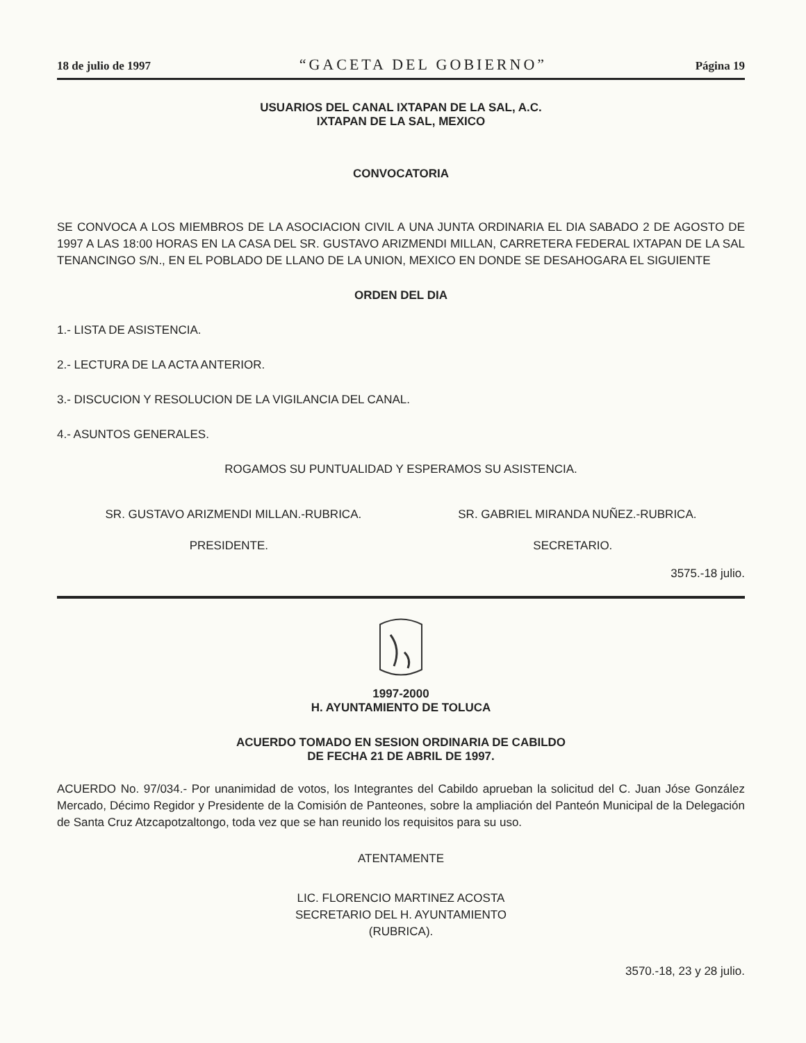18 de julio de 1997 “GACETA DEL GOBIERNO” Página 19
USUARIOS DEL CANAL IXTAPAN DE LA SAL, A.C.
IXTAPAN DE LA SAL, MEXICO
CONVOCATORIA
SE CONVOCA A LOS MIEMBROS DE LA ASOCIACION CIVIL A UNA JUNTA ORDINARIA EL DIA SABADO 2 DE AGOSTO DE 1997 A LAS 18:00 HORAS EN LA CASA DEL SR. GUSTAVO ARIZMENDI MILLAN, CARRETERA FEDERAL IXTAPAN DE LA SAL TENANCINGO S/N., EN EL POBLADO DE LLANO DE LA UNION, MEXICO EN DONDE SE DESAHOGARA EL SIGUIENTE
ORDEN DEL DIA
1.- LISTA DE ASISTENCIA.
2.- LECTURA DE LA ACTA ANTERIOR.
3.- DISCUCION Y RESOLUCION DE LA VIGILANCIA DEL CANAL.
4.- ASUNTOS GENERALES.
ROGAMOS SU PUNTUALIDAD Y ESPERAMOS SU ASISTENCIA.
SR. GUSTAVO ARIZMENDI MILLAN.-RUBRICA. SR. GABRIEL MIRANDA NUÑEZ.-RUBRICA.
PRESIDENTE. SECRETARIO.
3575.-18 julio.
1997-2000
H. AYUNTAMIENTO DE TOLUCA
ACUERDO TOMADO EN SESION ORDINARIA DE CABILDO
DE FECHA 21 DE ABRIL DE 1997.
ACUERDO No. 97/034.- Por unanimidad de votos, los Integrantes del Cabildo aprueban la solicitud del C. Juan Jóse González Mercado, Décimo Regidor y Presidente de la Comisión de Panteones, sobre la ampliación del Panteón Municipal de la Delegación de Santa Cruz Atzcapotzaltongo, toda vez que se han reunido los requisitos para su uso.
ATENTAMENTE
LIC. FLORENCIO MARTINEZ ACOSTA
SECRETARIO DEL H. AYUNTAMIENTO
(RUBRICA).
3570.-18, 23 y 28 julio.